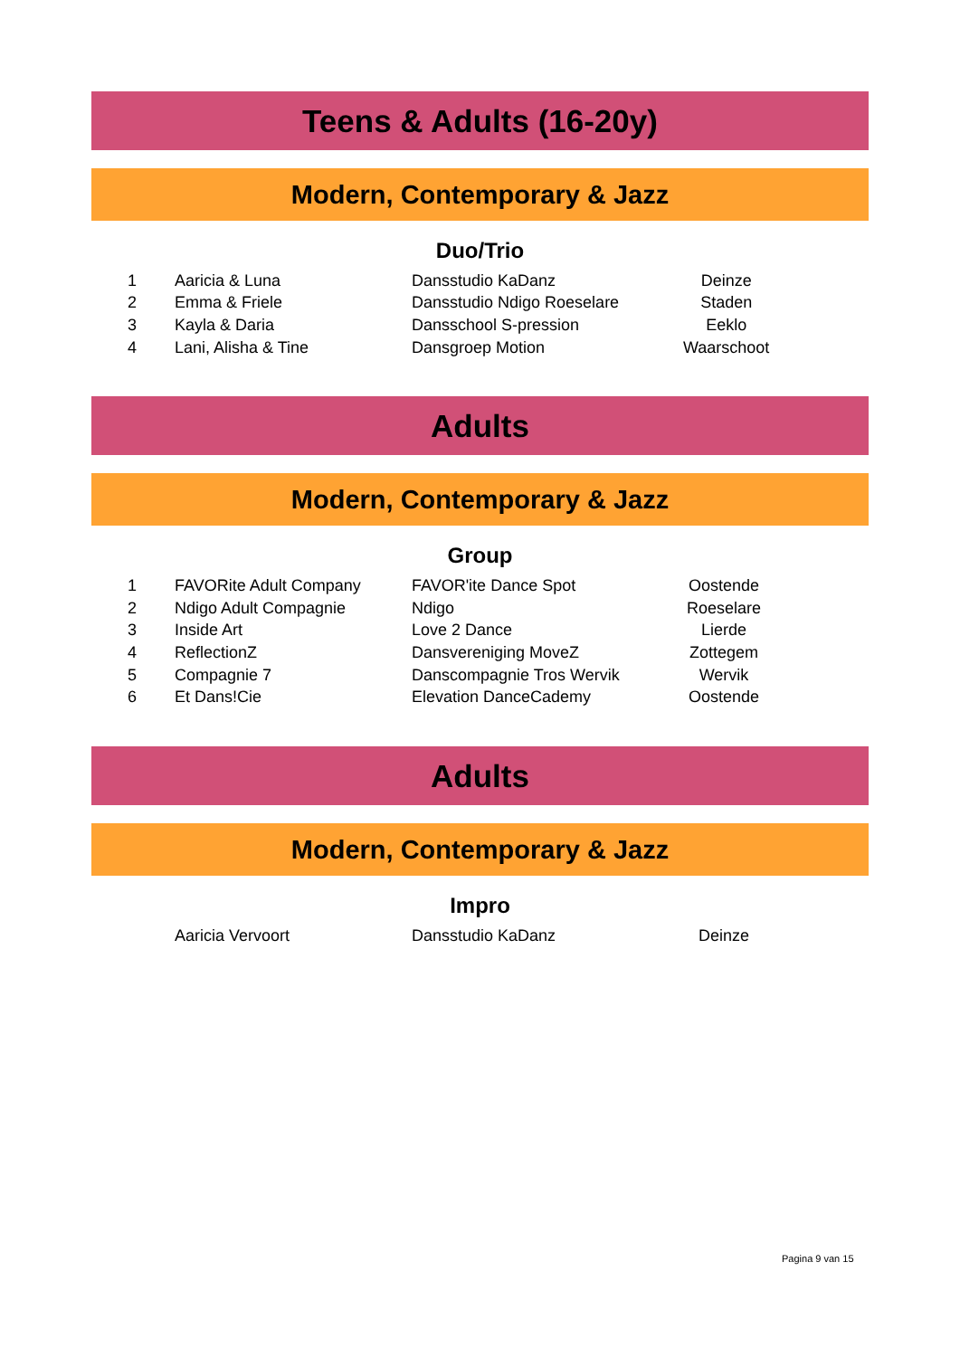Teens & Adults (16-20y)
Modern, Contemporary & Jazz
Duo/Trio
| 1 | Aaricia & Luna | Dansstudio KaDanz | Deinze | |
| 2 | Emma & Friele | Dansstudio Ndigo Roeselare | Staden | |
| 3 | Kayla & Daria | Dansschool S-pression | Eeklo | |
| 4 | Lani, Alisha & Tine | Dansgroep Motion | Waarschoot | |
Adults
Modern, Contemporary & Jazz
Group
| 1 | FAVORite Adult Company | FAVOR'ite Dance Spot | Oostende | |
| 2 | Ndigo Adult Compagnie | Ndigo | Roeselare | |
| 3 | Inside Art | Love 2 Dance | Lierde | |
| 4 | ReflectionZ | Dansvereniging MoveZ | Zottegem | |
| 5 | Compagnie 7 | Danscompagnie Tros Wervik | Wervik | |
| 6 | Et Dans!Cie | Elevation DanceCademy | Oostende | |
Adults
Modern, Contemporary & Jazz
Impro
| | Aaricia Vervoort | Dansstudio KaDanz | Deinze | |
Pagina 9 van 15